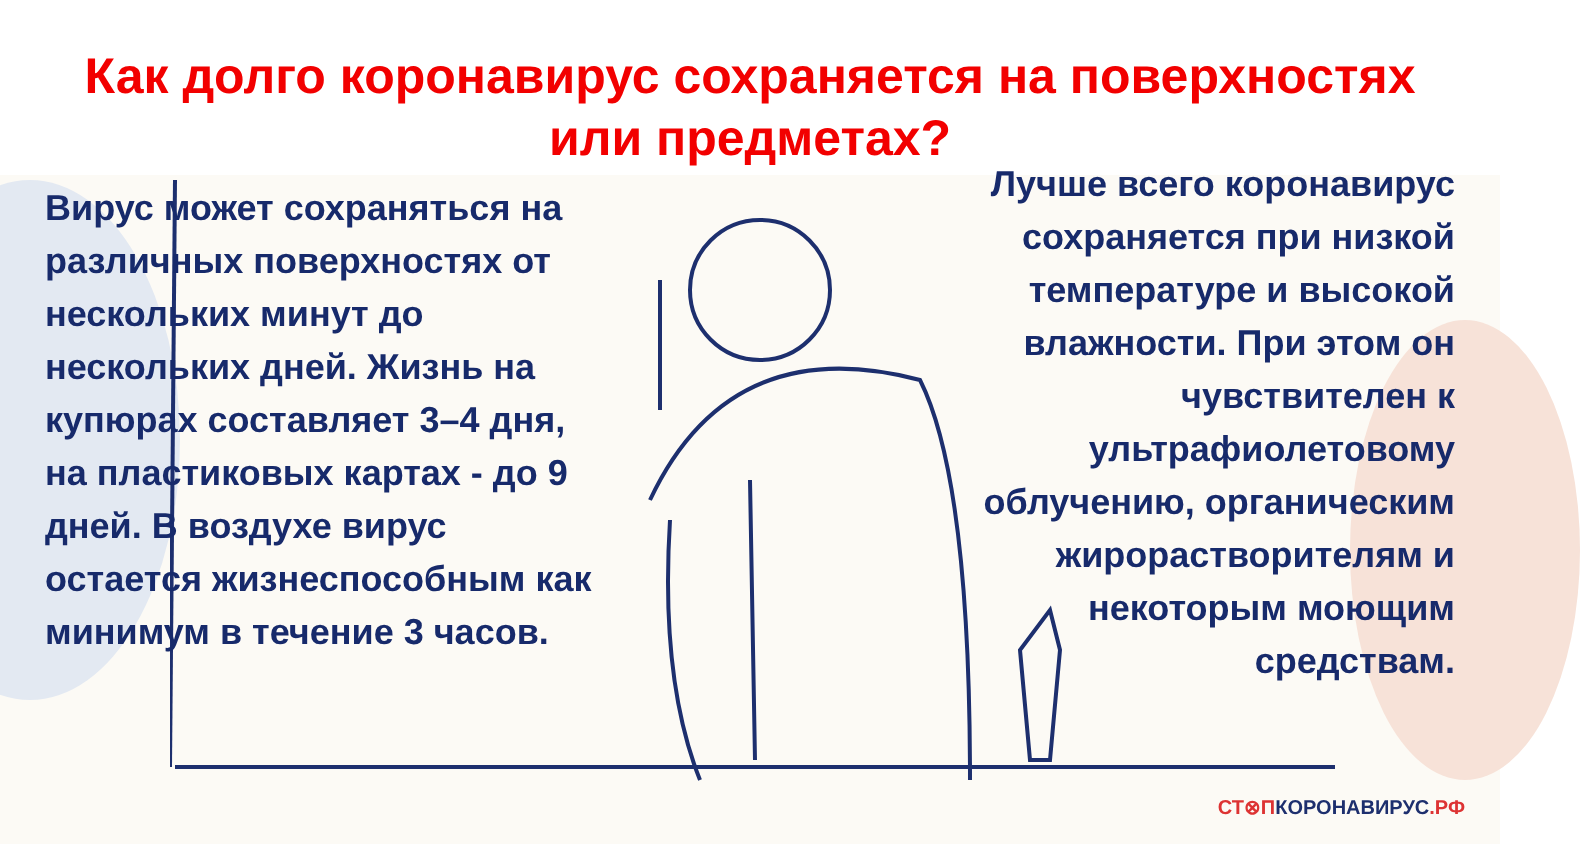Как долго коронавирус сохраняется на поверхностях
или предметах?
Вирус может сохраняться на различных поверхностях от нескольких минут до нескольких дней. Жизнь на купюрах составляет 3–4 дня, на пластиковых картах - до 9 дней. В воздухе вирус остается жизнеспособным как минимум в течение 3 часов.
Лучше всего коронавирус сохраняется при низкой температуре и высокой влажности. При этом он чувствителен к ультрафиолетовому облучению, органическим жирорастворителям и некоторым моющим средствам.
СТ⊗ПКОРОНАВИРУС.РФ